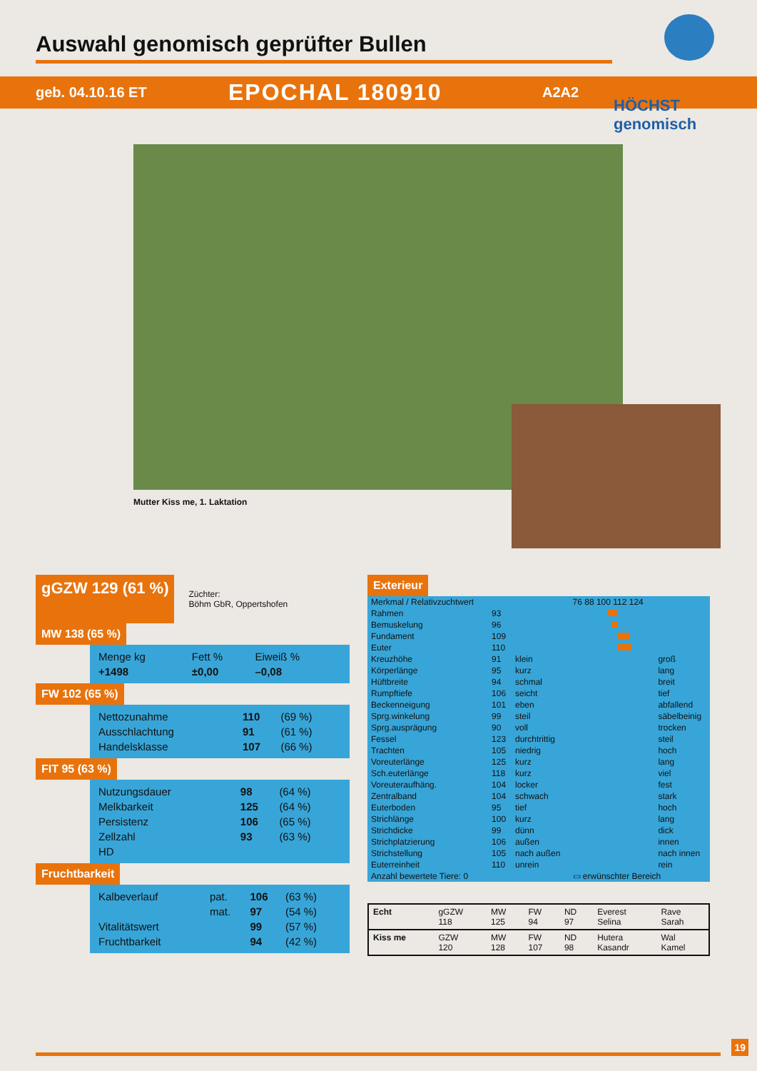Auswahl genomisch geprüfter Bullen
geb. 04.10.16 ET
EPOCHAL 180910
A2A2
HÖCHST genomisch
Mutter Kiss me, 1. Laktation
gGZW 129 (61 %)
Züchter:
Böhm GbR, Oppertshofen
MW 138 (65 %)
| Menge kg | Fett % | Eiweiß % |
| +1498 | ±0,00 | –0,08 |
FW 102 (65 %)
| Nettozunahme | 110 | (69 %) |
| Ausschlachtung | 91 | (61 %) |
| Handelsklasse | 107 | (66 %) |
FIT 95 (63 %)
| Nutzungsdauer | 98 | (64 %) |
| Melkbarkeit | 125 | (64 %) |
| Persistenz | 106 | (65 %) |
| Zellzahl | 93 | (63 %) |
| HD | | |
Fruchtbarkeit
| Kalbeverlauf | pat. | 106 | (63 %) |
| | mat. | 97 | (54 %) |
| Vitalitätswert | | 99 | (57 %) |
| Fruchtbarkeit | | 94 | (42 %) |
Exterieur
| Merkmal / Relativzuchtwert | | | 76 88 100 112 124 | |
| --- | --- | --- | --- | --- |
| Rahmen | 93 | | | |
| Bemuskelung | 96 | | | |
| Fundament | 109 | | | |
| Euter | 110 | | | |
| Kreuzhöhe | 91 | klein | | groß |
| Körperlänge | 95 | kurz | | lang |
| Hüftbreite | 94 | schmal | | breit |
| Rumpftiefe | 106 | seicht | | tief |
| Beckenneigung | 101 | eben | | abfallend |
| Sprg.winkelung | 99 | steil | | säbelbeinig |
| Sprg.ausprägung | 90 | voll | | trocken |
| Fessel | 123 | durchtrittig | | steil |
| Trachten | 105 | niedrig | | hoch |
| Voreuterlänge | 125 | kurz | | lang |
| Sch.euterlänge | 118 | kurz | | viel |
| Voreuteraufhäng. | 104 | locker | | fest |
| Zentralband | 104 | schwach | | stark |
| Euterboden | 95 | tief | | hoch |
| Strichlänge | 100 | kurz | | lang |
| Strichdicke | 99 | dünn | | dick |
| Strichplatzierung | 106 | außen | | innen |
| Strichstellung | 105 | nach außen | | nach innen |
| Euterreinheit | 110 | unrein | | rein |
| Anzahl bewertete Tiere: 0 | | | ▭ erwünschter Bereich | |
| Echt | gGZW 118 | MW 125 | FW 94 | ND 97 | Everest Selina | Rave Sarah |
| Kiss me | GZW 120 | MW 128 | FW 107 | ND 98 | Hutera Kasandr | Wal Kamel |
19